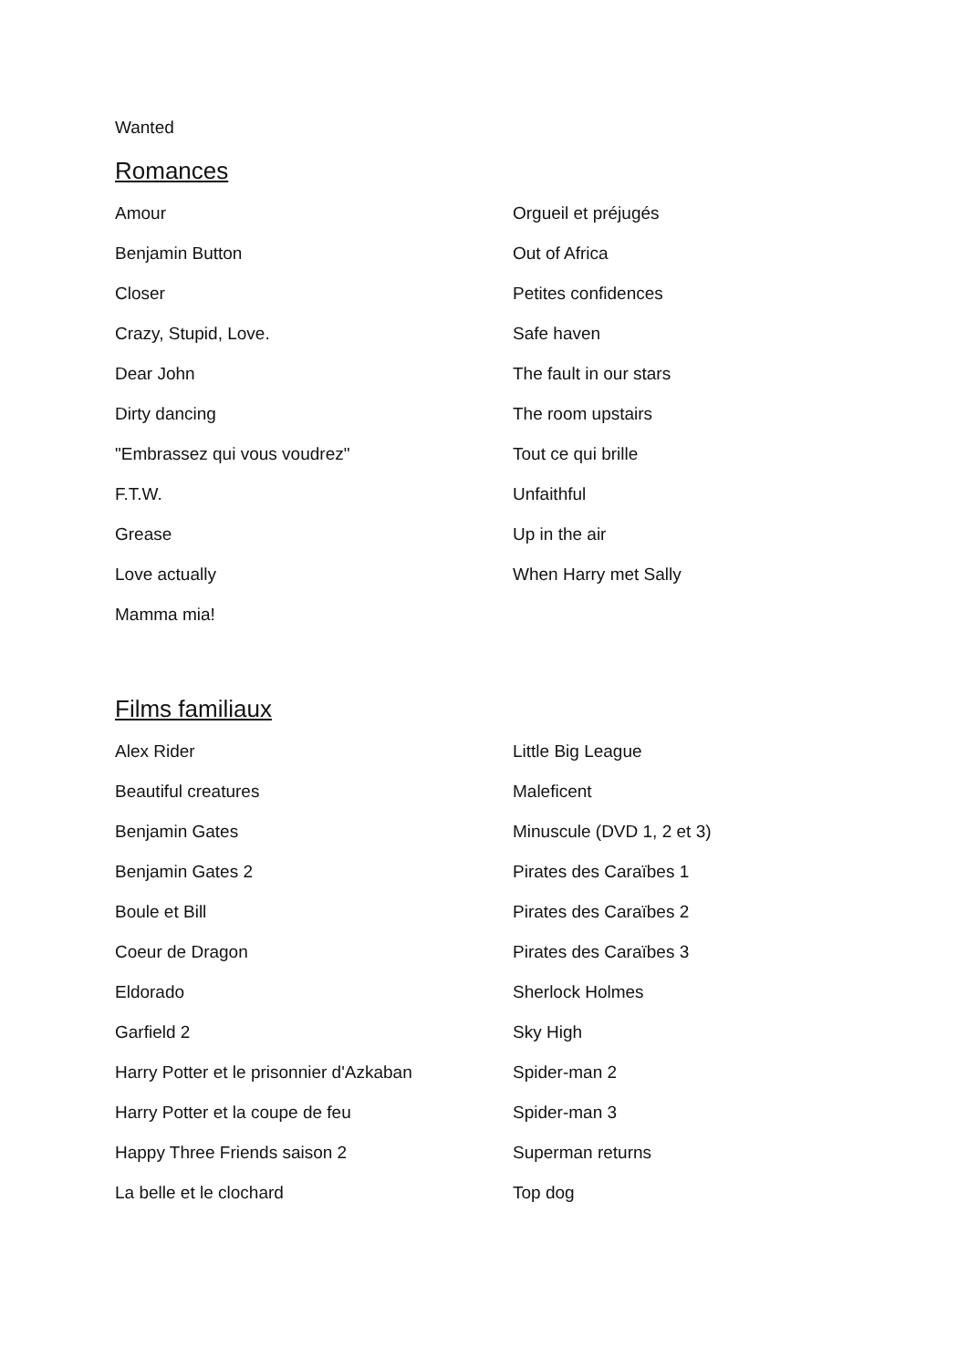Wanted
Romances
Amour
Benjamin Button
Closer
Crazy, Stupid, Love.
Dear John
Dirty dancing
"Embrassez qui vous voudrez"
F.T.W.
Grease
Love actually
Mamma mia!
Orgueil et préjugés
Out of Africa
Petites confidences
Safe haven
The fault in our stars
The room upstairs
Tout ce qui brille
Unfaithful
Up in the air
When Harry met Sally
Films familiaux
Alex Rider
Beautiful creatures
Benjamin Gates
Benjamin Gates 2
Boule et Bill
Coeur de Dragon
Eldorado
Garfield 2
Harry Potter et le prisonnier d'Azkaban
Harry Potter et la coupe de feu
Happy Three Friends saison 2
La belle et le clochard
Little Big League
Maleficent
Minuscule (DVD 1, 2 et 3)
Pirates des Caraïbes 1
Pirates des Caraïbes 2
Pirates des Caraïbes 3
Sherlock Holmes
Sky High
Spider-man 2
Spider-man 3
Superman returns
Top dog